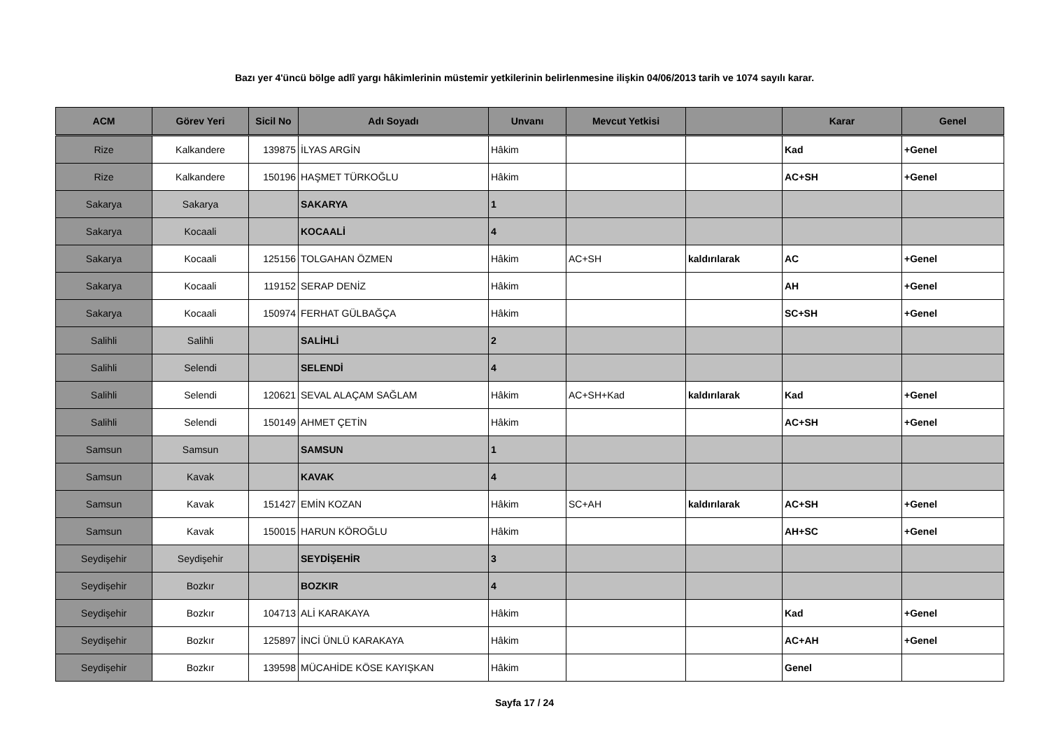Bazı yer 4'üncü bölge adlî yargı hâkimlerinin müstemir yetkilerinin belirlenmesine ilişkin 04/06/2013 tarih ve 1074 sayılı karar.
| ACM | Görev Yeri | Sicil No | Adı Soyadı | Unvanı | Mevcut Yetkisi | | Karar | Genel |
| --- | --- | --- | --- | --- | --- | --- | --- | --- |
| Rize | Kalkandere | 139875 | İLYAS ARGİN | Hâkim | | | Kad | +Genel |
| Rize | Kalkandere | 150196 | HAŞMET TÜRKOĞLU | Hâkim | | | AC+SH | +Genel |
| Sakarya | Sakarya | | SAKARYA | 1 | | | | |
| Sakarya | Kocaali | | KOCAALİ | 4 | | | | |
| Sakarya | Kocaali | 125156 | TOLGAHAN ÖZMEN | Hâkim | AC+SH | kaldırılarak | AC | +Genel |
| Sakarya | Kocaali | 119152 | SERAP DENİZ | Hâkim | | | AH | +Genel |
| Sakarya | Kocaali | 150974 | FERHAT GÜLBAĞÇA | Hâkim | | | SC+SH | +Genel |
| Salihli | Salihli | | SALİHLİ | 2 | | | | |
| Salihli | Selendi | | SELENDİ | 4 | | | | |
| Salihli | Selendi | 120621 | SEVAL ALAÇAM SAĞLAM | Hâkim | AC+SH+Kad | kaldırılarak | Kad | +Genel |
| Salihli | Selendi | 150149 | AHMET ÇETİN | Hâkim | | | AC+SH | +Genel |
| Samsun | Samsun | | SAMSUN | 1 | | | | |
| Samsun | Kavak | | KAVAK | 4 | | | | |
| Samsun | Kavak | 151427 | EMİN KOZAN | Hâkim | SC+AH | kaldırılarak | AC+SH | +Genel |
| Samsun | Kavak | 150015 | HARUN KÖROĞLU | Hâkim | | | AH+SC | +Genel |
| Seydişehir | Seydişehir | | SEYDİŞEHİR | 3 | | | | |
| Seydişehir | Bozkır | | BOZKIR | 4 | | | | |
| Seydişehir | Bozkır | 104713 | ALİ KARAKAYA | Hâkim | | | Kad | +Genel |
| Seydişehir | Bozkır | 125897 | İNCİ ÜNLÜ KARAKAYA | Hâkim | | | AC+AH | +Genel |
| Seydişehir | Bozkır | 139598 | MÜCAHİDE KÖSE KAYIŞKAN | Hâkim | | | Genel | |
Sayfa 17 / 24